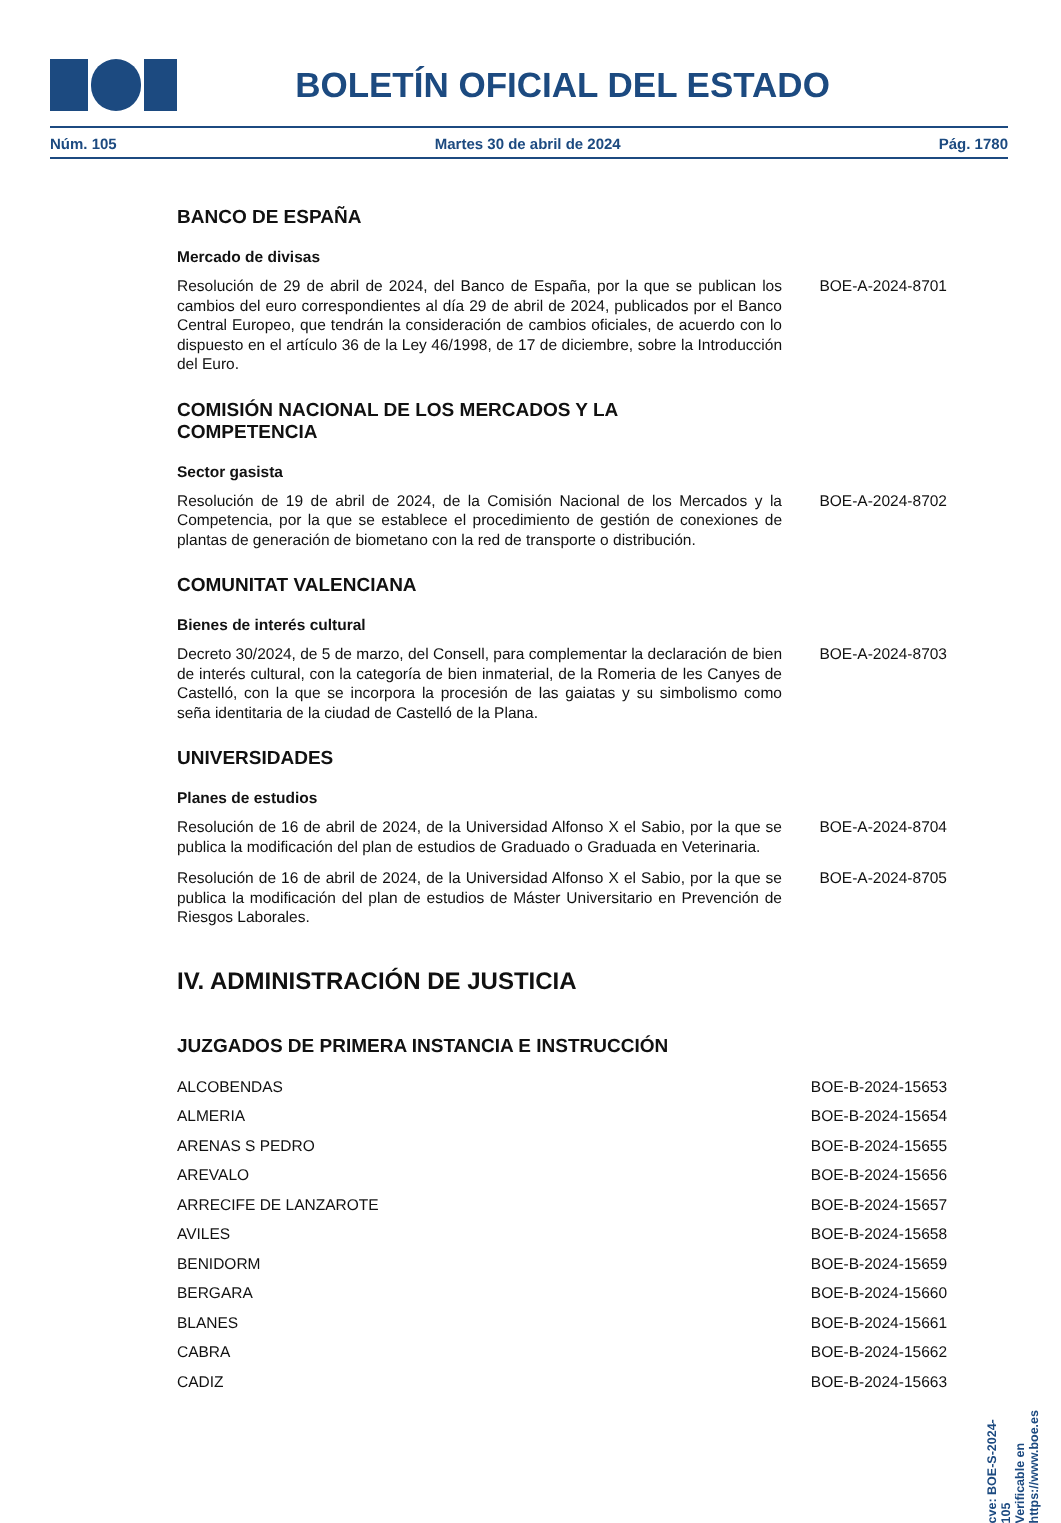BOLETÍN OFICIAL DEL ESTADO
Núm. 105 Martes 30 de abril de 2024 Pág. 1780
BANCO DE ESPAÑA
Mercado de divisas
Resolución de 29 de abril de 2024, del Banco de España, por la que se publican los cambios del euro correspondientes al día 29 de abril de 2024, publicados por el Banco Central Europeo, que tendrán la consideración de cambios oficiales, de acuerdo con lo dispuesto en el artículo 36 de la Ley 46/1998, de 17 de diciembre, sobre la Introducción del Euro.
BOE-A-2024-8701
COMISIÓN NACIONAL DE LOS MERCADOS Y LA
COMPETENCIA
Sector gasista
Resolución de 19 de abril de 2024, de la Comisión Nacional de los Mercados y la Competencia, por la que se establece el procedimiento de gestión de conexiones de plantas de generación de biometano con la red de transporte o distribución.
BOE-A-2024-8702
COMUNITAT VALENCIANA
Bienes de interés cultural
Decreto 30/2024, de 5 de marzo, del Consell, para complementar la declaración de bien de interés cultural, con la categoría de bien inmaterial, de la Romeria de les Canyes de Castelló, con la que se incorpora la procesión de las gaiatas y su simbolismo como seña identitaria de la ciudad de Castelló de la Plana.
BOE-A-2024-8703
UNIVERSIDADES
Planes de estudios
Resolución de 16 de abril de 2024, de la Universidad Alfonso X el Sabio, por la que se publica la modificación del plan de estudios de Graduado o Graduada en Veterinaria.
BOE-A-2024-8704
Resolución de 16 de abril de 2024, de la Universidad Alfonso X el Sabio, por la que se publica la modificación del plan de estudios de Máster Universitario en Prevención de Riesgos Laborales.
BOE-A-2024-8705
IV. ADMINISTRACIÓN DE JUSTICIA
JUZGADOS DE PRIMERA INSTANCIA E INSTRUCCIÓN
ALCOBENDAS BOE-B-2024-15653
ALMERIA BOE-B-2024-15654
ARENAS S PEDRO BOE-B-2024-15655
AREVALO BOE-B-2024-15656
ARRECIFE DE LANZAROTE BOE-B-2024-15657
AVILES BOE-B-2024-15658
BENIDORM BOE-B-2024-15659
BERGARA BOE-B-2024-15660
BLANES BOE-B-2024-15661
CABRA BOE-B-2024-15662
CADIZ BOE-B-2024-15663
cve: BOE-S-2024-105
Verificable en https://www.boe.es